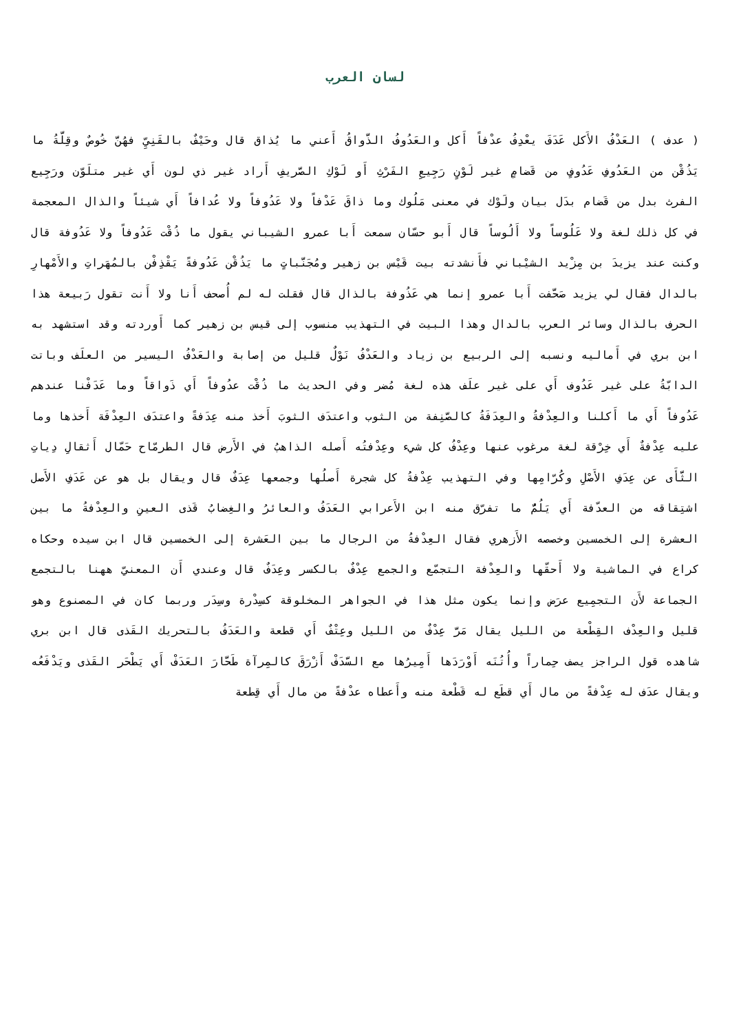لسان العرب
( عدف ) العَدْفُ الأَكل عَدَفَ يعْدِفُ عدْفاً أَكل والعَدُوفُ الذَّواقُ أَعني ما يُذاق قال وحَيْفٌ بالقَنِيِّ فهُنَّ خُوصٌ وقِلَّةُ ما يَذُقْن من العَدُوفِ عَدُوفٍ من قَضامٍ غير لَوْنٍ رَجِيعِ الفَرْثِ أَو لَوْكِ الصَّريفِ أَراد غير ذي لون أَي غير متلَوّن ورَجِيع الفرث بدل من قَضام بدَل بيان ولَوْك في معنى مَلُوك وما ذاقَ عَدْفاً ولا عَدُوفاً ولا عُدافاً أَي شيئاً والذال المعجمة في كل ذلك لغة ولا عَلُوساً ولا أَلُوساً قال أَبو حسّان سمعت أَبا عمرو الشيباني يقول ما ذُقْت عَدُوفاً ولا عَدُوفة قال وكنت عند يزيدَ بن مِزْيد الشيْباني فأَنشدته بيت قَيْس بن زهير ومُجَنَّباتٍ ما يَذُقْن عَدُوفةً يَقْذِفْن بالمُهَراتِ والأَمْهارِ بالدال فقال لي يزيد صَحَّفت أَبا عمرو إنما هي عَذُوفة بالذال قال فقلت له لم أُصحف أَنا ولا أَنت تقول رَبيعة هذا الحرف بالذال وسائر العرب بالدال وهذا البيت في التهذيب منسوب إلى قيس بن زهير كما أَوردته وقد استشهد به ابن بري في أَماليه ونسبه إلى الربيع بن زياد والعَدْفُ نَوْلٌ قليل من إصابة والعَدْفُ اليسير من العلَف وباتت الدابّةُ على غير عَدُوف أَي على غير علَف هذه لغة مُضر وفي الحديث ما ذُقْت عدُوفاً أَي ذَواقاً وما عَدَفْنا عندهم عَدُوفاً أَي ما أَكلنا والعِدْفةُ والعِدَفَةُ كالصَّنِفة من الثوب واعتدَف الثوبَ أَخذ منه عِدَفةً واعتدَف العِدْفَة أَخذها وما عليه عِدْفةٌ أَي خِرْقة لغة مرغوب عنها وعِدْفُ كل شيء وعِدْفتُه أَصله الذاهبُ في الأَرض قال الطرمّاح حَمّال أَثقالِ دِياتِ الثَّأَى عن عِدَفِ الأَصْلِ وكُرّامِها وفي التهذيب عِدْفةُ كل شجرة أَصلُها وجمعها عِدَفٌ قال ويقال بل هو عن عَدَفِ الأَصل اشتِقاقه من العدّفة أَي يَلُمُّ ما تفرّق منه ابن الأَعرابي العَدَفُ والعائرُ والغِضابُ قَذى العينِ والعِدْفةُ ما بين العشرة إلى الخمسين وخصصه الأَزهري فقال العِدْفةُ من الرجال ما بين العَشرة إلى الخمسين قال ابن سيده وحكاه كراع في الماشية ولا أَحقّها والعِدْفة التجمّع والجمع عِدْفٌ بالكسر وعِدَفٌ قال وعندي أَن المعنيّ ههنا بالتجمع الجماعة لأَن التجمِيع عرَض وإنما يكون مثل هذا في الجواهر المخلوقة كسِدْرة وسِدَر وربما كان في المصنوع وهو قليل والعِدْف القِطْعة من الليل يقال مَرَّ عِدْفٌ من الليل وعِتْفٌ أَي قطعة والعَدَفُ بالتحريك القَذى قال ابن بري شاهده قول الراجز يصف حِماراً وأُتُنَه أَوْرَدَها أَمِيرُها مع السَّدَفْ أَزْرَقَ كالمِرآة طَحَّارَ العَدَفْ أَي يَطْحَر القَذى ويَدْفَعُه ويقال عدَف له عِدْفةً من مال أَي قطَع له قَطْعة منه وأَعطاه عدْفةً من مال أَي قِطعة